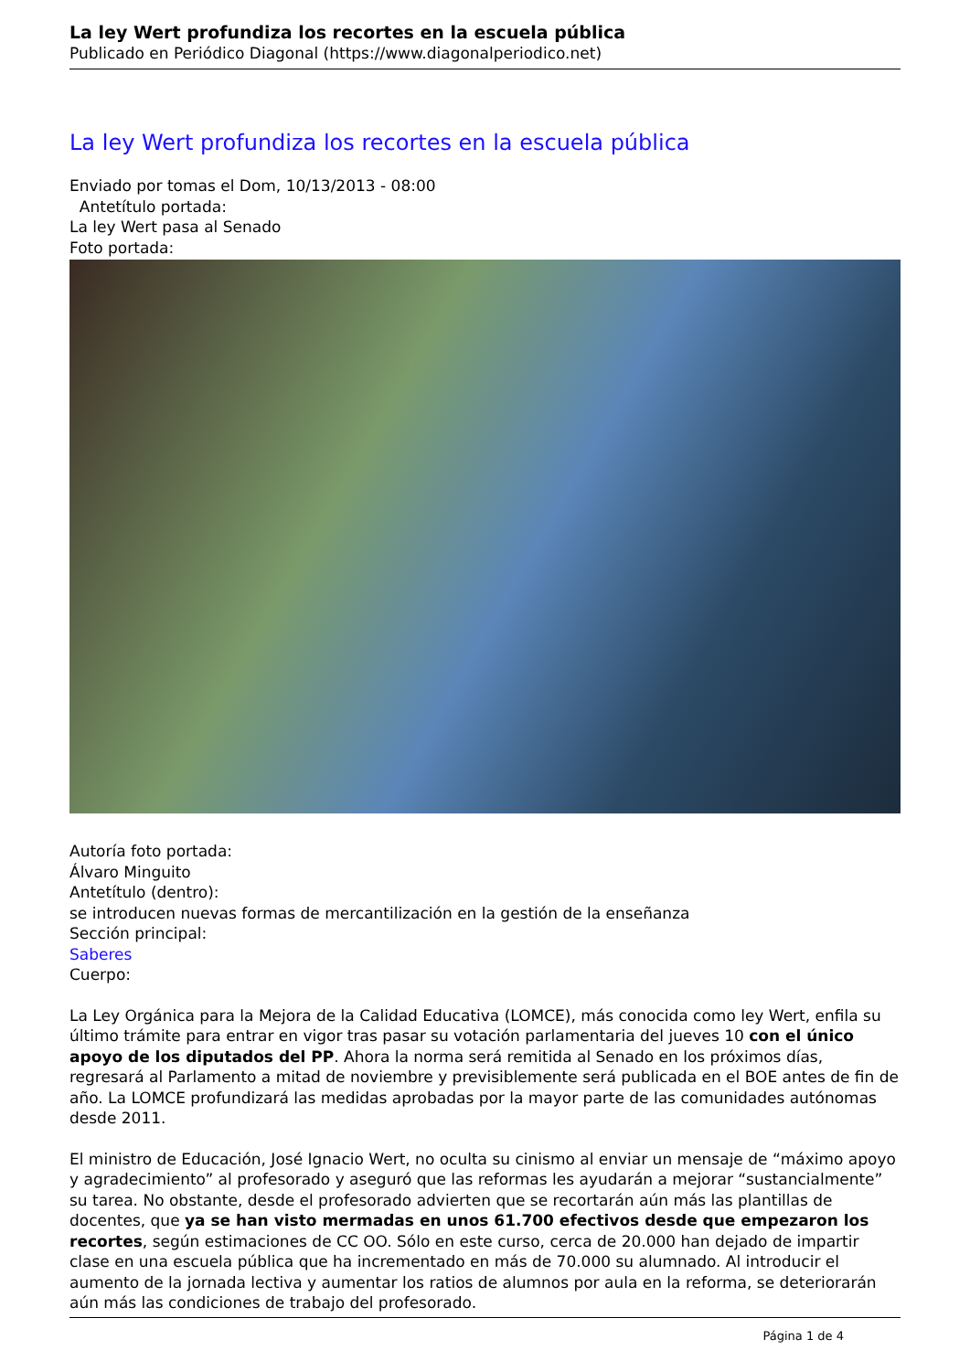La ley Wert profundiza los recortes en la escuela pública
Publicado en Periódico Diagonal (https://www.diagonalperiodico.net)
La ley Wert profundiza los recortes en la escuela pública
Enviado por tomas el Dom, 10/13/2013 - 08:00
Antetítulo portada:
La ley Wert pasa al Senado
Foto portada:
Autoría foto portada:
Álvaro Minguito
Antetítulo (dentro):
se introducen nuevas formas de mercantilización en la gestión de la enseñanza
Sección principal:
Saberes
Cuerpo:
La Ley Orgánica para la Mejora de la Calidad Educativa (LOMCE), más conocida como ley Wert, enfila su último trámite para entrar en vigor tras pasar su votación parlamentaria del jueves 10 con el único apoyo de los diputados del PP. Ahora la norma será remitida al Senado en los próximos días, regresará al Parlamento a mitad de noviembre y previsiblemente será publicada en el BOE antes de fin de año. La LOMCE profundizará las medidas aprobadas por la mayor parte de las comunidades autónomas desde 2011.
El ministro de Educación, José Ignacio Wert, no oculta su cinismo al enviar un mensaje de “máximo apoyo y agradecimiento” al profesorado y aseguró que las reformas les ayudarán a mejorar “sustancialmente” su tarea. No obstante, desde el profesorado advierten que se recortarán aún más las plantillas de docentes, que ya se han visto mermadas en unos 61.700 efectivos desde que empezaron los recortes, según estimaciones de CC OO. Sólo en este curso, cerca de 20.000 han dejado de impartir clase en una escuela pública que ha incrementado en más de 70.000 su alumnado. Al introducir el aumento de la jornada lectiva y aumentar los ratios de alumnos por aula en la reforma, se deteriorarán aún más las condiciones de trabajo del profesorado.
Página 1 de 4